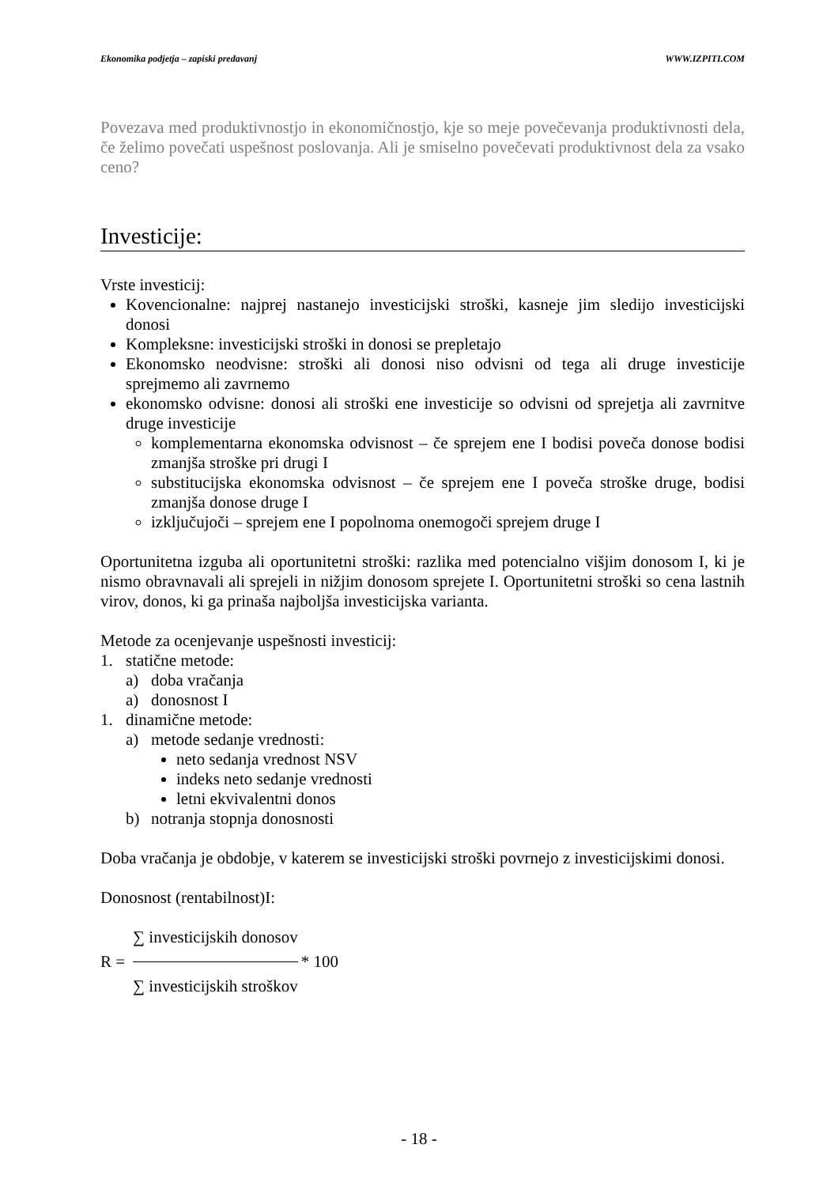Ekonomika podjetja – zapiski predavanj WWW.IZPITI.COM
Povezava med produktivnostjo in ekonomičnostjo, kje so meje povečevanja produktivnosti dela, če želimo povečati uspešnost poslovanja. Ali je smiselno povečevati produktivnost dela za vsako ceno?
Investicije:
Vrste investicij:
Kovencionalne: najprej nastanejo investicijski stroški, kasneje jim sledijo investicijski donosi
Kompleksne: investicijski stroški in donosi se prepletajo
Ekonomsko neodvisne: stroški ali donosi niso odvisni od tega ali druge investicije sprejmemo ali zavrnemo
ekonomsko odvisne: donosi ali stroški ene investicije so odvisni od sprejetja ali zavrnitve druge investicije
komplementarna ekonomska odvisnost – če sprejem ene I bodisi poveča donose bodisi zmanjša stroške pri drugi I
substitucijska ekonomska odvisnost – če sprejem ene I poveča stroške druge, bodisi zmanjša donose druge I
izključujoči – sprejem ene I popolnoma onemogoči sprejem druge I
Oportunitetna izguba ali oportunitetni stroški: razlika med potencialno višjim donosom I, ki je nismo obravnavali ali sprejeli in nižjim donosom sprejete I. Oportunitetni stroški so cena lastnih virov, donos, ki ga prinaša najboljša investicijska varianta.
Metode za ocenjevanje uspešnosti investicij:
1. statične metode:
a) doba vračanja
a) donosnost I
1. dinamične metode:
a) metode sedanje vrednosti:
neto sedanja vrednost NSV
indeks neto sedanje vrednosti
letni ekvivalentni donos
b) notranja stopnja donosnosti
Doba vračanja je obdobje, v katerem se investicijski stroški povrnejo z investicijskimi donosi.
Donosnost (rentabilnost)I:
R =
∑ investicijskih donosov
∑ investicijskih stroškov
* 100
- 18 -